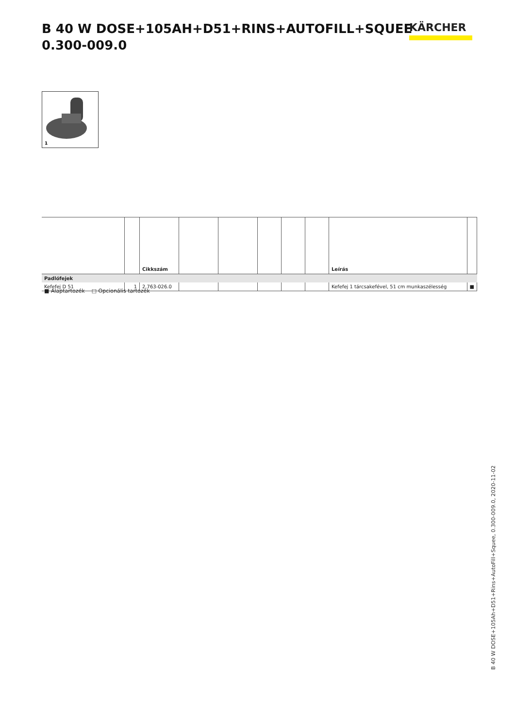B 40 W DOSE+105AH+D51+RINS+AUTOFILL+SQUEE
0.300-009.0
KÄRCHER
1
| | | Cikkszám | | | | | | Leírás | |
| --- | --- | --- | --- | --- | --- | --- | --- | --- | --- |
| Padlófejek | | | | | | | | | |
| Kefefej D 51 | 1 | 2.763-026.0 | | | | | | Kefefej 1 tárcsakefével, 51 cm munkaszélesség | ■ |
■ Alaptartozék □ Opcionális tartozék
B 40 W DOSE+105Ah+D51+Rins+AutoFill+Squee, 0.300-009.0, 2020-11-02